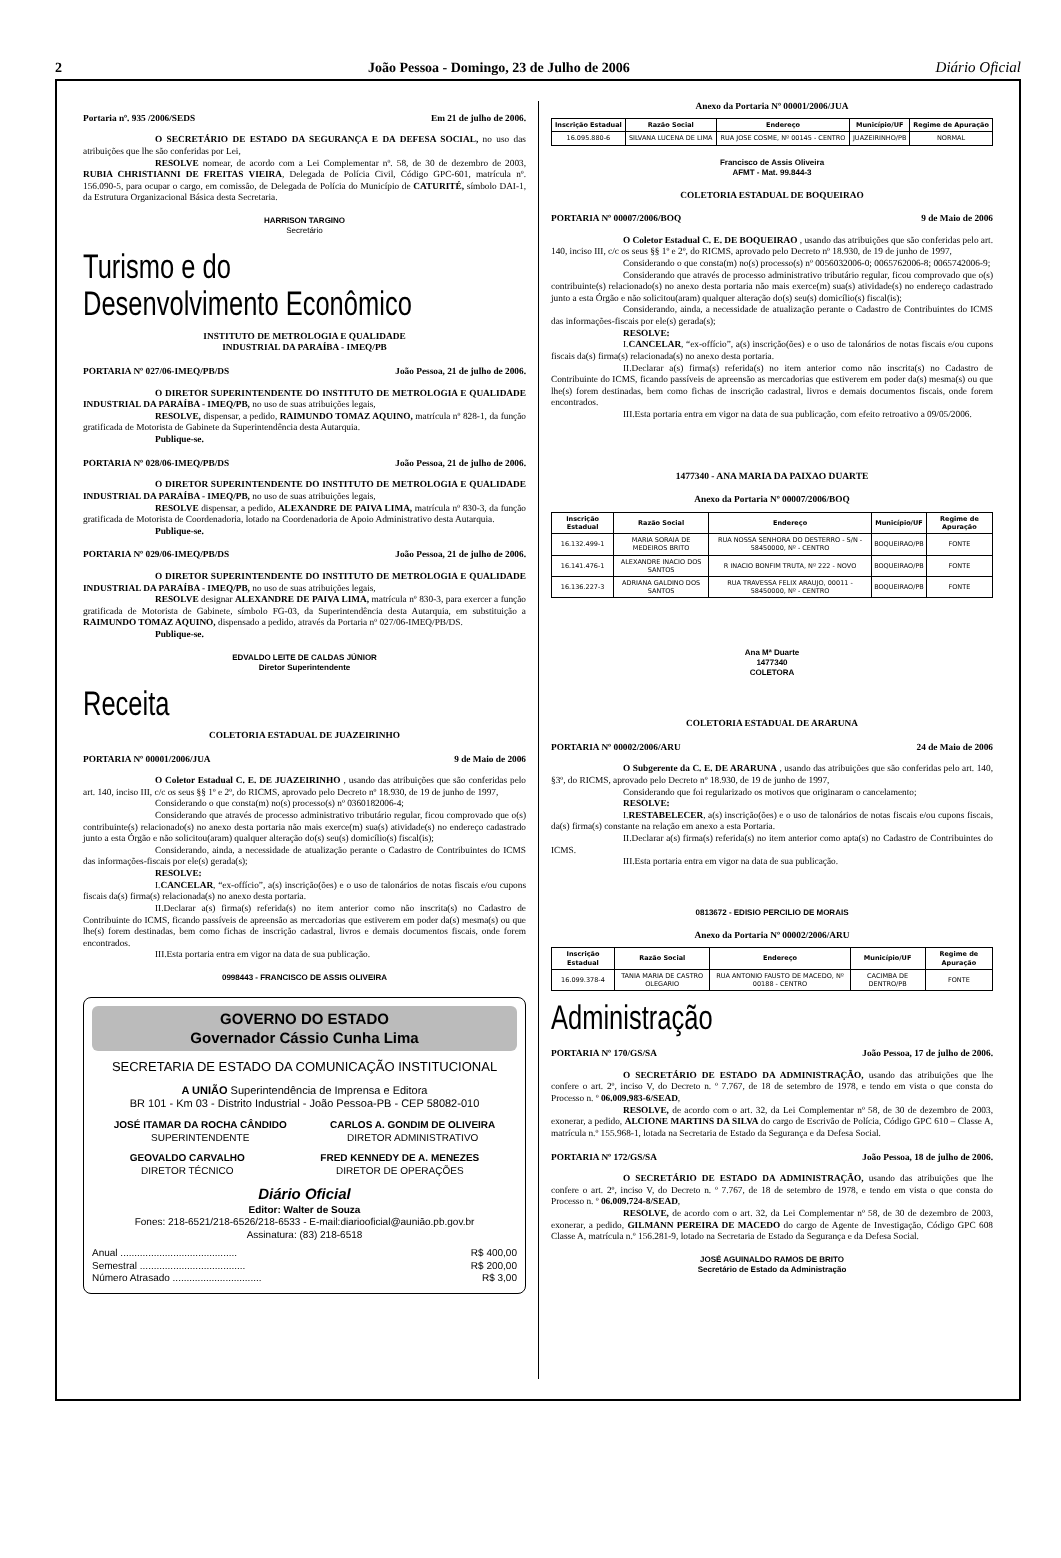2 João Pessoa - Domingo, 23 de Julho de 2006 Diário Oficial
Portaria nº. 935 /2006/SEDS Em 21 de julho de 2006.
O SECRETÁRIO DE ESTADO DA SEGURANÇA E DA DEFESA SOCIAL, no uso das atribuições que lhe são conferidas por Lei,
RESOLVE nomear, de acordo com a Lei Complementar nº. 58, de 30 de dezembro de 2003, RUBIA CHRISTIANNI DE FREITAS VIEIRA, Delegada de Polícia Civil, Código GPC-601, matrícula nº. 156.090-5, para ocupar o cargo, em comissão, de Delegada de Polícia do Município de CATURITÉ, símbolo DAI-1, da Estrutura Organizacional Básica desta Secretaria.
HARRISON TARGINO
Secretário
Turismo e do Desenvolvimento Econômico
INSTITUTO DE METROLOGIA E QUALIDADE
INDUSTRIAL DA PARAÍBA - IMEQ/PB
PORTARIA Nº 027/06-IMEQ/PB/DS João Pessoa, 21 de julho de 2006.
O DIRETOR SUPERINTENDENTE DO INSTITUTO DE METROLOGIA E QUALIDADE INDUSTRIAL DA PARAÍBA - IMEQ/PB, no uso de suas atribuições legais,
RESOLVE, dispensar, a pedido, RAIMUNDO TOMAZ AQUINO, matrícula nº 828-1, da função gratificada de Motorista de Gabinete da Superintendência desta Autarquia.
Publique-se.
PORTARIA Nº 028/06-IMEQ/PB/DS João Pessoa, 21 de julho de 2006.
O DIRETOR SUPERINTENDENTE DO INSTITUTO DE METROLOGIA E QUALIDADE INDUSTRIAL DA PARAÍBA - IMEQ/PB, no uso de suas atribuições legais,
RESOLVE dispensar, a pedido, ALEXANDRE DE PAIVA LIMA, matrícula nº 830-3, da função gratificada de Motorista de Coordenadoria, lotado na Coordenadoria de Apoio Administrativo desta Autarquia.
Publique-se.
PORTARIA Nº 029/06-IMEQ/PB/DS João Pessoa, 21 de julho de 2006.
O DIRETOR SUPERINTENDENTE DO INSTITUTO DE METROLOGIA E QUALIDADE INDUSTRIAL DA PARAÍBA - IMEQ/PB, no uso de suas atribuições legais,
RESOLVE designar ALEXANDRE DE PAIVA LIMA, matrícula nº 830-3, para exercer a função gratificada de Motorista de Gabinete, símbolo FG-03, da Superintendência desta Autarquia, em substituição a RAIMUNDO TOMAZ AQUINO, dispensado a pedido, através da Portaria nº 027/06-IMEQ/PB/DS.
Publique-se.
EDVALDO LEITE DE CALDAS JÚNIOR
Diretor Superintendente
Receita
COLETORIA ESTADUAL DE JUAZEIRINHO
PORTARIA Nº 00001/2006/JUA 9 de Maio de 2006
O Coletor Estadual C. E. DE JUAZEIRINHO , usando das atribuições que são conferidas pelo art. 140, inciso III, c/c os seus §§ 1º e 2º, do RICMS, aprovado pelo Decreto nº 18.930, de 19 de junho de 1997,
Considerando o que consta(m) no(s) processo(s) nº 0360182006-4;
Considerando que através de processo administrativo tributário regular, ficou comprovado que o(s) contribuinte(s) relacionado(s) no anexo desta portaria não mais exerce(m) sua(s) atividade(s) no endereço cadastrado junto a esta Órgão e não solicitou(aram) qualquer alteração do(s) seu(s) domicílio(s) fiscal(is);
Considerando, ainda, a necessidade de atualização perante o Cadastro de Contribuintes do ICMS das informações-fiscais por ele(s) gerada(s);
RESOLVE:
I.CANCELAR, “ex-offício”, a(s) inscrição(ões) e o uso de talonários de notas fiscais e/ou cupons fiscais da(s) firma(s) relacionada(s) no anexo desta portaria.
II.Declarar a(s) firma(s) referida(s) no item anterior como não inscrita(s) no Cadastro de Contribuinte do ICMS, ficando passíveis de apreensão as mercadorias que estiverem em poder da(s) mesma(s) ou que lhe(s) forem destinadas, bem como fichas de inscrição cadastral, livros e demais documentos fiscais, onde forem encontrados.
III.Esta portaria entra em vigor na data de sua publicação.
0998443 - FRANCISCO DE ASSIS OLIVEIRA
GOVERNO DO ESTADO
Governador Cássio Cunha Lima
SECRETARIA DE ESTADO DA COMUNICAÇÃO INSTITUCIONAL
A UNIÃO Superintendência de Imprensa e Editora
BR 101 - Km 03 - Distrito Industrial - João Pessoa-PB - CEP 58082-010
JOSÉ ITAMAR DA ROCHA CÂNDIDO
SUPERINTENDENTE
CARLOS A. GONDIM DE OLIVEIRA
DIRETOR ADMINISTRATIVO
GEOVALDO CARVALHO
DIRETOR TÉCNICO
FRED KENNEDY DE A. MENEZES
DIRETOR DE OPERAÇÕES
Diário Oficial
Editor: Walter de Souza
Fones: 218-6521/218-6526/218-6533 - E-mail:diariooficial@auniāo.pb.gov.br
Assinatura: (83) 218-6518
Anual .......................................... R$ 400,00
Semestral ...................................... R$ 200,00
Número Atrasado ................................ R$ 3,00
Anexo da Portaria Nº 00001/2006/JUA
| Inscrição Estadual | Razão Social | Endereço | Município/UF | Regime de Apuração |
| --- | --- | --- | --- | --- |
| 16.095.880-6 | SILVANA LUCENA DE LIMA | RUA JOSE COSME, Nº 00145 - CENTRO | JUAZEIRINHO/PB | NORMAL |
Francisco de Assis Oliveira
AFMT - Mat. 99.844-3
COLETORIA ESTADUAL DE BOQUEIRAO
PORTARIA Nº 00007/2006/BOQ 9 de Maio de 2006
O Coletor Estadual C. E. DE BOQUEIRAO , usando das atribuições que são conferidas pelo art. 140, inciso III, c/c os seus §§ 1º e 2º, do RICMS, aprovado pelo Decreto nº 18.930, de 19 de junho de 1997,
Considerando o que consta(m) no(s) processo(s) nº 0056032006-0; 0065762006-8; 0065742006-9;
Considerando que através de processo administrativo tributário regular, ficou comprovado que o(s) contribuinte(s) relacionado(s) no anexo desta portaria não mais exerce(m) sua(s) atividade(s) no endereço cadastrado junto a esta Órgão e não solicitou(aram) qualquer alteração do(s) seu(s) domicílio(s) fiscal(is);
Considerando, ainda, a necessidade de atualização perante o Cadastro de Contribuintes do ICMS das informações-fiscais por ele(s) gerada(s);
RESOLVE:
I.CANCELAR, “ex-offício”, a(s) inscrição(ões) e o uso de talonários de notas fiscais e/ou cupons fiscais da(s) firma(s) relacionada(s) no anexo desta portaria.
II.Declarar a(s) firma(s) referida(s) no item anterior como não inscrita(s) no Cadastro de Contribuinte do ICMS, ficando passíveis de apreensão as mercadorias que estiverem em poder da(s) mesma(s) ou que lhe(s) forem destinadas, bem como fichas de inscrição cadastral, livros e demais documentos fiscais, onde forem encontrados.
III.Esta portaria entra em vigor na data de sua publicação, com efeito retroativo a 09/05/2006.
1477340 - ANA MARIA DA PAIXAO DUARTE
Anexo da Portaria Nº 00007/2006/BOQ
| Inscrição Estadual | Razão Social | Endereço | Município/UF | Regime de Apuração |
| --- | --- | --- | --- | --- |
| 16.132.499-1 | MARIA SORAIA DE MEDEIROS BRITO | RUA NOSSA SENHORA DO DESTERRO - S/N - 58450000, Nº - CENTRO | BOQUEIRAO/PB | FONTE |
| 16.141.476-1 | ALEXANDRE INACIO DOS SANTOS | R INACIO BONFIM TRUTA, Nº 222 - NOVO | BOQUEIRAO/PB | FONTE |
| 16.136.227-3 | ADRIANA GALDINO DOS SANTOS | RUA TRAVESSA FELIX ARAUJO, 00011 - 58450000, Nº - CENTRO | BOQUEIRAO/PB | FONTE |
Ana Mª Duarte
1477340
COLETORA
COLETORIA ESTADUAL DE ARARUNA
PORTARIA Nº 00002/2006/ARU 24 de Maio de 2006
O Subgerente da C. E. DE ARARUNA , usando das atribuições que são conferidas pelo art. 140, §3º, do RICMS, aprovado pelo Decreto nº 18.930, de 19 de junho de 1997,
Considerando que foi regularizado os motivos que originaram o cancelamento;
RESOLVE:
I.RESTABELECER, a(s) inscrição(ões) e o uso de talonários de notas fiscais e/ou cupons fiscais, da(s) firma(s) constante na relação em anexo a esta Portaria.
II.Declarar a(s) firma(s) referida(s) no item anterior como apta(s) no Cadastro de Contribuintes do ICMS.
III.Esta portaria entra em vigor na data de sua publicação.
0813672 - EDISIO PERCILIO DE MORAIS
Anexo da Portaria Nº 00002/2006/ARU
| Inscrição Estadual | Razão Social | Endereço | Município/UF | Regime de Apuração |
| --- | --- | --- | --- | --- |
| 16.099.378-4 | TANIA MARIA DE CASTRO OLEGARIO | RUA ANTONIO FAUSTO DE MACEDO, Nº 00188 - CENTRO | CACIMBA DE DENTRO/PB | FONTE |
Administração
PORTARIA Nº 170/GS/SA João Pessoa, 17 de julho de 2006.
O SECRETÁRIO DE ESTADO DA ADMINISTRAÇÃO, usando das atribuições que lhe confere o art. 2º, inciso V, do Decreto n. º 7.767, de 18 de setembro de 1978, e tendo em vista o que consta do Processo n. º 06.009.983-6/SEAD,
RESOLVE, de acordo com o art. 32, da Lei Complementar nº 58, de 30 de dezembro de 2003, exonerar, a pedido, ALCIONE MARTINS DA SILVA do cargo de Escrivão de Polícia, Código GPC 610 – Classe A, matrícula n.º 155.968-1, lotada na Secretaria de Estado da Segurança e da Defesa Social.
PORTARIA Nº 172/GS/SA João Pessoa, 18 de julho de 2006.
O SECRETÁRIO DE ESTADO DA ADMINISTRAÇÃO, usando das atribuições que lhe confere o art. 2º, inciso V, do Decreto n. º 7.767, de 18 de setembro de 1978, e tendo em vista o que consta do Processo n. º 06.009.724-8/SEAD,
RESOLVE, de acordo com o art. 32, da Lei Complementar nº 58, de 30 de dezembro de 2003, exonerar, a pedido, GILMANN PEREIRA DE MACEDO do cargo de Agente de Investigação, Código GPC 608 Classe A, matrícula n.º 156.281-9, lotado na Secretaria de Estado da Segurança e da Defesa Social.
JOSÉ AGUINALDO RAMOS DE BRITO
Secretário de Estado da Administração